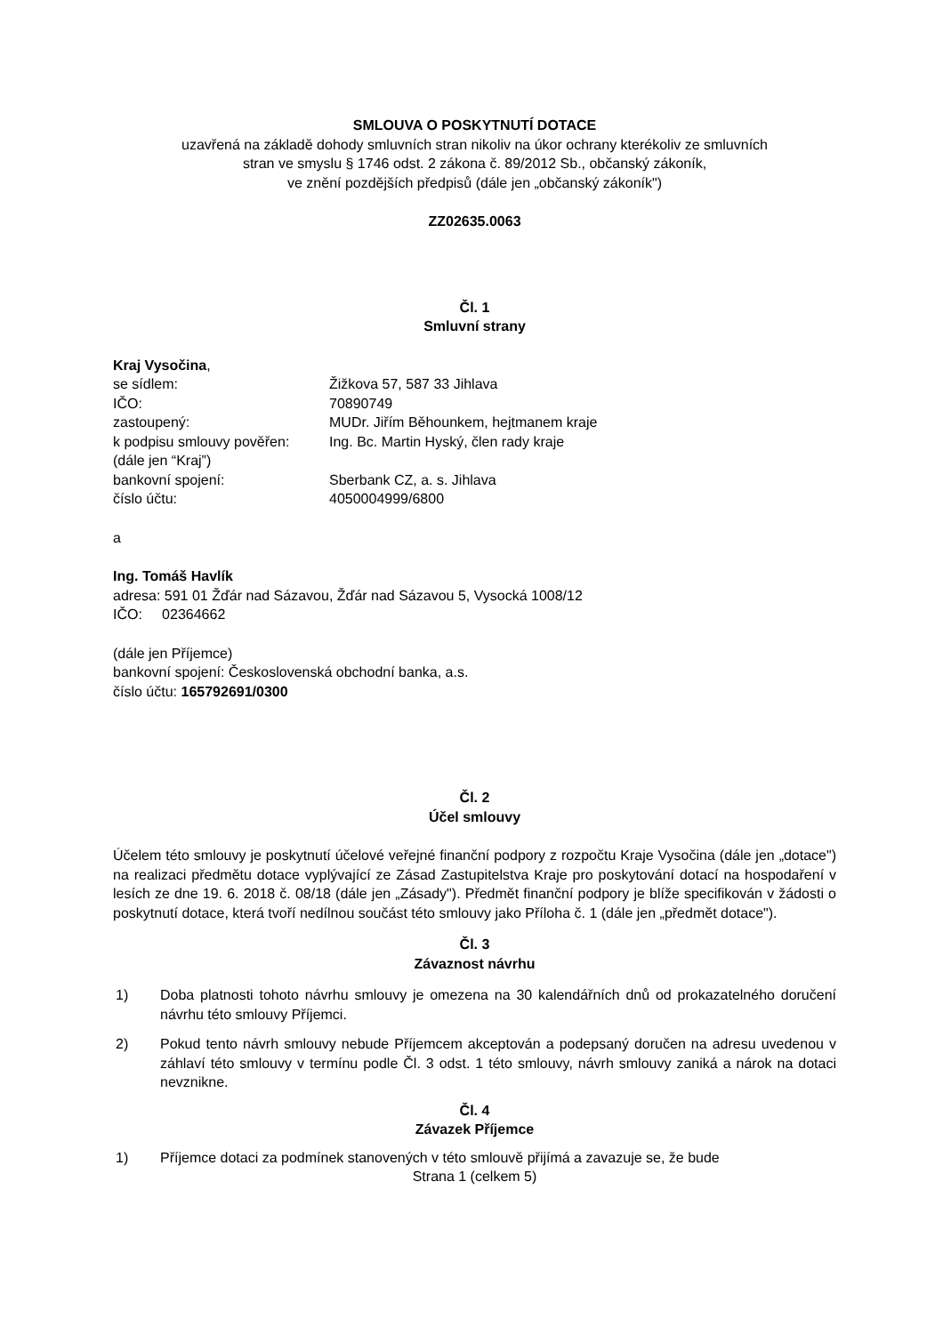SMLOUVA O POSKYTNUTÍ DOTACE
uzavřená na základě dohody smluvních stran nikoliv na úkor ochrany kterékoliv ze smluvních
stran ve smyslu § 1746 odst. 2 zákona č. 89/2012 Sb., občanský zákoník,
ve znění pozdějších předpisů (dále jen „občanský zákoník")
ZZ02635.0063
Čl. 1
Smluvní strany
Kraj Vysočina,
se sídlem: Žižkova 57, 587 33 Jihlava
IČO: 70890749
zastoupený: MUDr. Jiřím Běhounkem, hejtmanem kraje
k podpisu smlouvy pověřen: Ing. Bc. Martin Hyský, člen rady kraje
(dále jen “Kraj”)
bankovní spojení: Sberbank CZ, a. s. Jihlava
číslo účtu: 4050004999/6800
a
Ing. Tomáš Havlík
adresa: 591 01 Žďár nad Sázavou, Žďár nad Sázavou 5, Vysocká 1008/12
IČO: 02364662
(dále jen Příjemce)
bankovní spojení: Československá obchodní banka, a.s.
číslo účtu: 165792691/0300
Čl. 2
Účel smlouvy
Účelem této smlouvy je poskytnutí účelové veřejné finanční podpory z rozpočtu Kraje Vysočina (dále jen „dotace") na realizaci předmětu dotace vyplývající ze Zásad Zastupitelstva Kraje pro poskytování dotací na hospodaření v lesích ze dne 19. 6. 2018 č. 08/18 (dále jen „Zásady"). Předmět finanční podpory je blíže specifikován v žádosti o poskytnutí dotace, která tvoří nedílnou součást této smlouvy jako Příloha č. 1 (dále jen „předmět dotace").
Čl. 3
Závaznost návrhu
1) Doba platnosti tohoto návrhu smlouvy je omezena na 30 kalendářních dnů od prokazatelného doručení návrhu této smlouvy Příjemci.
2) Pokud tento návrh smlouvy nebude Příjemcem akceptován a podepsaný doručen na adresu uvedenou v záhlaví této smlouvy v termínu podle Čl. 3 odst. 1 této smlouvy, návrh smlouvy zaniká a nárok na dotaci nevznikne.
Čl. 4
Závazek Příjemce
1) Příjemce dotaci za podmínek stanovených v této smlouvě přijímá a zavazuje se, že bude
Strana 1 (celkem 5)